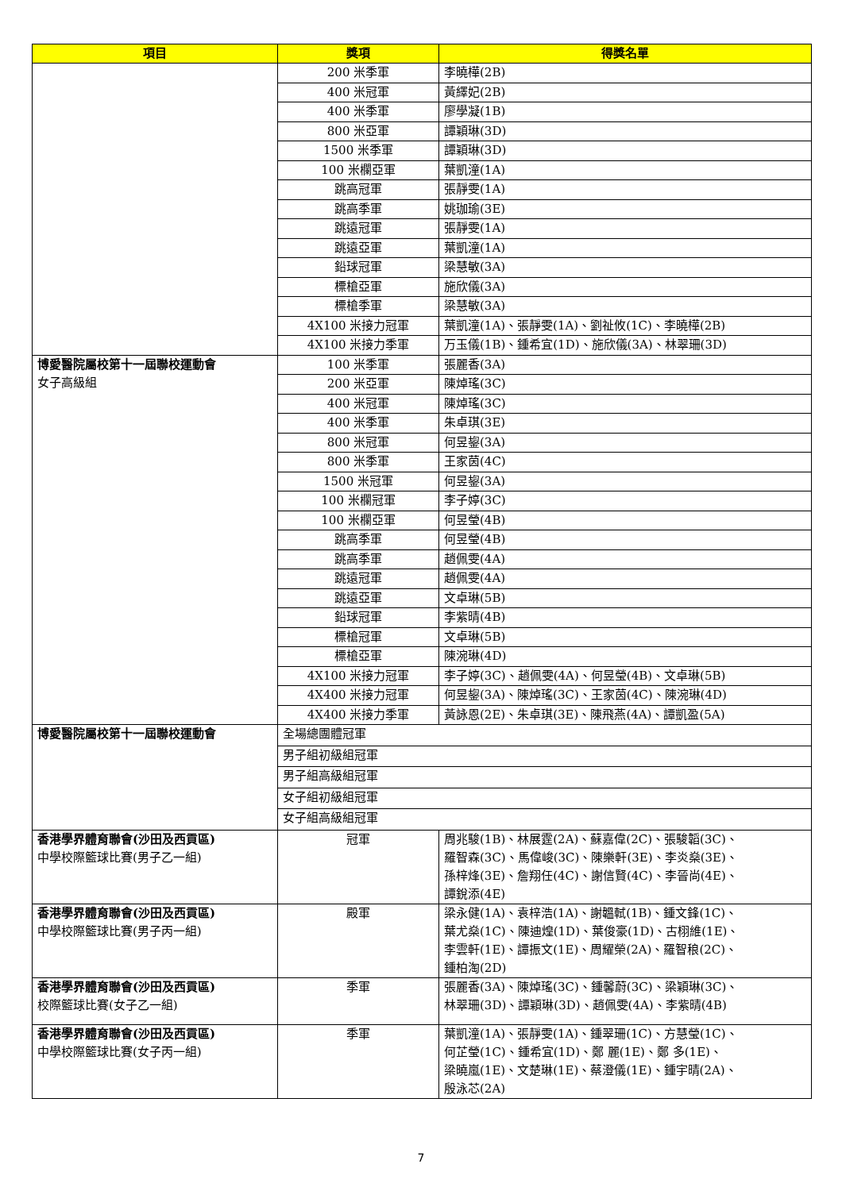| 項目 | 獎項 | 得獎名單 |
| --- | --- | --- |
| | 200 米季軍 | 李曉樺(2B) |
| | 400 米冠軍 | 黃繹妃(2B) |
| | 400 米季軍 | 廖學凝(1B) |
| | 800 米亞軍 | 譚穎琳(3D) |
| | 1500 米季軍 | 譚穎琳(3D) |
| | 100 米欄亞軍 | 葉凱潼(1A) |
| | 跳高冠軍 | 張靜雯(1A) |
| | 跳高季軍 | 姚珈瑜(3E) |
| | 跳遠冠軍 | 張靜雯(1A) |
| | 跳遠亞軍 | 葉凱潼(1A) |
| | 鉛球冠軍 | 梁慧敏(3A) |
| | 標槍亞軍 | 施欣儀(3A) |
| | 標槍季軍 | 梁慧敏(3A) |
| | 4X100 米接力冠軍 | 葉凱潼(1A)、張靜雯(1A)、劉祉攸(1C)、李曉樺(2B) |
| | 4X100 米接力季軍 | 万玉儀(1B)、鍾希宜(1D)、施欣儀(3A)、林翠珊(3D) |
| 博愛醫院屬校第十一屆聯校運動會 女子高級組 | 100 米季軍 | 張麗香(3A) |
| | 200 米亞軍 | 陳焯瑤(3C) |
| | 400 米冠軍 | 陳焯瑤(3C) |
| | 400 米季軍 | 朱卓琪(3E) |
| | 800 米冠軍 | 何昱鋆(3A) |
| | 800 米季軍 | 王家茵(4C) |
| | 1500 米冠軍 | 何昱鋆(3A) |
| | 100 米欄冠軍 | 李子婷(3C) |
| | 100 米欄亞軍 | 何昱瑩(4B) |
| | 跳高季軍 | 何昱瑩(4B) |
| | 跳高季軍 | 趙佩雯(4A) |
| | 跳遠冠軍 | 趙佩雯(4A) |
| | 跳遠亞軍 | 文卓琳(5B) |
| | 鉛球冠軍 | 李紫晴(4B) |
| | 標槍冠軍 | 文卓琳(5B) |
| | 標槍亞軍 | 陳涴琳(4D) |
| | 4X100 米接力冠軍 | 李子婷(3C)、趙佩雯(4A)、何昱瑩(4B)、文卓琳(5B) |
| | 4X400 米接力冠軍 | 何昱鋆(3A)、陳焯瑤(3C)、王家茵(4C)、陳涴琳(4D) |
| | 4X400 米接力季軍 | 黃詠恩(2E)、朱卓琪(3E)、陳飛燕(4A)、譚凱盈(5A) |
| 博愛醫院屬校第十一屆聯校運動會 | 全場總團體冠軍 | |
| | 男子組初級組冠軍 | |
| | 男子組高級組冠軍 | |
| | 女子組初級組冠軍 | |
| | 女子組高級組冠軍 | |
| 香港學界體育聯會(沙田及西貢區) 中學校際籃球比賽(男子乙一組) | 冠軍 | 周兆駿(1B)、林展霆(2A)、蘇嘉偉(2C)、張駿韜(3C)、 羅智森(3C)、馬偉峻(3C)、陳樂軒(3E)、李炎燊(3E)、 孫梓烽(3E)、詹翔任(4C)、謝信賢(4C)、李晉尚(4E)、 譚銳添(4E) |
| 香港學界體育聯會(沙田及西貢區) 中學校際籃球比賽(男子丙一組) | 殿軍 | 梁永健(1A)、袁梓浩(1A)、謝韞軾(1B)、鍾文鋒(1C)、 葉尤燊(1C)、陳迪煌(1D)、葉俊豪(1D)、古栩維(1E)、 李雲軒(1E)、譚振文(1E)、周耀榮(2A)、羅智稂(2C)、 鍾柏淘(2D) |
| 香港學界體育聯會(沙田及西貢區) 校際籃球比賽(女子乙一組) | 季軍 | 張麗香(3A)、陳焯瑤(3C)、鍾馨蔚(3C)、梁穎琳(3C)、 林翠珊(3D)、譚穎琳(3D)、趙佩雯(4A)、李紫晴(4B) |
| 香港學界體育聯會(沙田及西貢區) 中學校際籃球比賽(女子丙一組) | 季軍 | 葉凱潼(1A)、張靜雯(1A)、鍾翠珊(1C)、方慧瑩(1C)、 何芷瑩(1C)、鍾希宜(1D)、鄭 麗(1E)、鄭 多(1E)、 梁曉嵐(1E)、文楚琳(1E)、蔡澄儀(1E)、鍾宇晴(2A)、 殷泳芯(2A) |
7